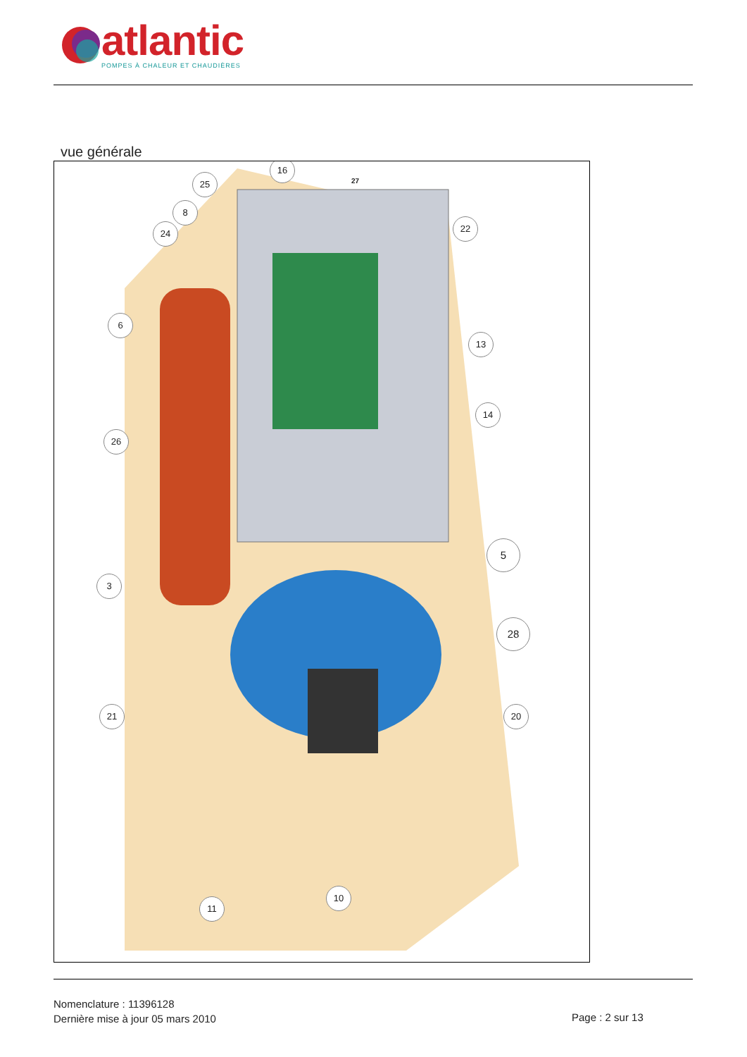atlantic
POMPES À CHALEUR ET CHAUDIÈRES
vue générale
16
25
8
24 22
6
13
14
26
5
3
28
21 20
10
11
27
Nomenclature : 11396128
Dernière mise à jour 05 mars 2010
Page : 2 sur 13